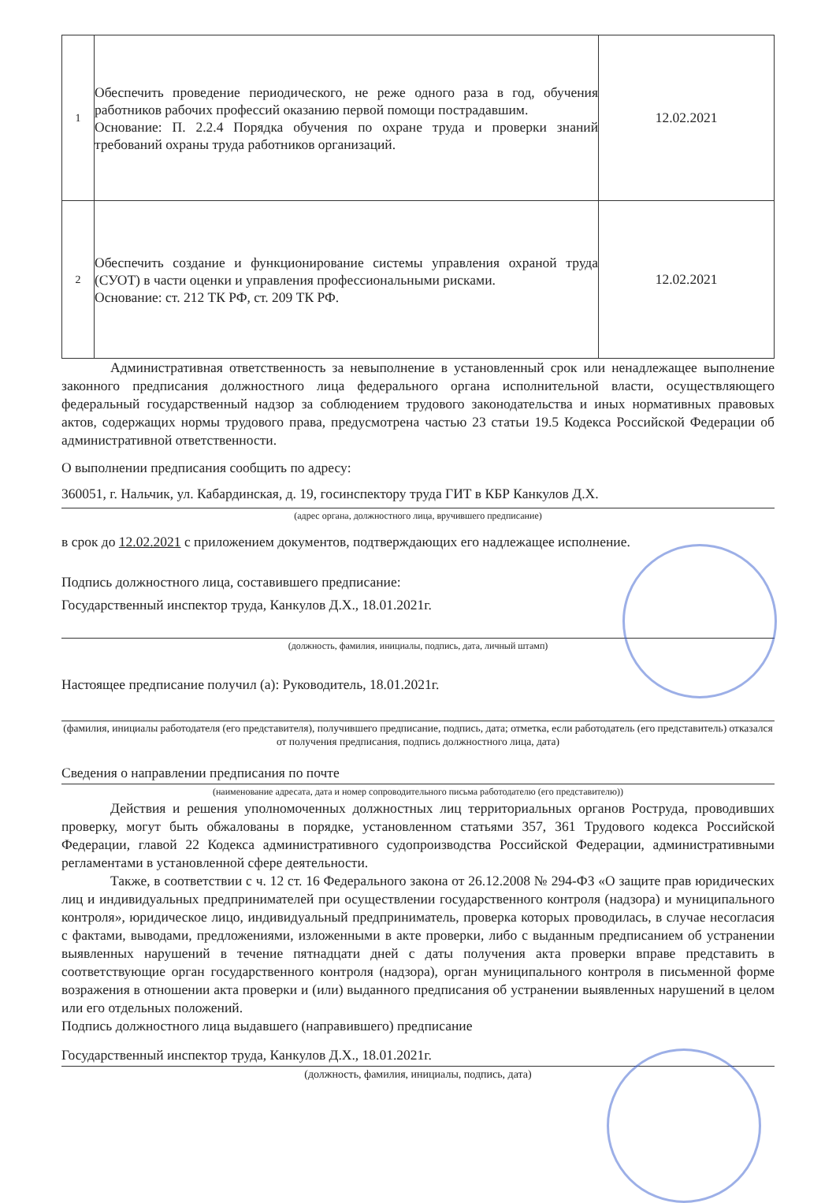| 1 | Обеспечить проведение периодического, не реже одного раза в год, обучения работников рабочих профессий оказанию первой помощи пострадавшим. Основание: П. 2.2.4 Порядка обучения по охране труда и проверки знаний требований охраны труда работников организаций. | 12.02.2021 |
| 2 | Обеспечить создание и функционирование системы управления охраной труда (СУОТ) в части оценки и управления профессиональными рисками. Основание: ст. 212 ТК РФ, ст. 209 ТК РФ. | 12.02.2021 |
Административная ответственность за невыполнение в установленный срок или ненадлежащее выполнение законного предписания должностного лица федерального органа исполнительной власти, осуществляющего федеральный государственный надзор за соблюдением трудового законодательства и иных нормативных правовых актов, содержащих нормы трудового права, предусмотрена частью 23 статьи 19.5 Кодекса Российской Федерации об административной ответственности.
О выполнении предписания сообщить по адресу:
360051, г. Нальчик, ул. Кабардинская, д. 19, госинспектору труда ГИТ в КБР Канкулов Д.Х.
(адрес органа, должностного лица, вручившего предписание)
в срок до 12.02.2021 с приложением документов, подтверждающих его надлежащее исполнение.
Подпись должностного лица, составившего предписание:
Государственный инспектор труда, Канкулов Д.Х., 18.01.2021г.
(должность, фамилия, инициалы, подпись, дата, личный штамп)
Настоящее предписание получил (а): Руководитель, 18.01.2021г.
(фамилия, инициалы работодателя (его представителя), получившего предписание, подпись, дата; отметка, если работодатель (его представитель) отказался от получения предписания, подпись должностного лица, дата)
Сведения о направлении предписания по почте
(наименование адресата, дата и номер сопроводительного письма работодателю (его представителю))
Действия и решения уполномоченных должностных лиц территориальных органов Роструда, проводивших проверку, могут быть обжалованы в порядке, установленном статьями 357, 361 Трудового кодекса Российской Федерации, главой 22 Кодекса административного судопроизводства Российской Федерации, административными регламентами в установленной сфере деятельности.
Также, в соответствии с ч. 12 ст. 16 Федерального закона от 26.12.2008 № 294-ФЗ «О защите прав юридических лиц и индивидуальных предпринимателей при осуществлении государственного контроля (надзора) и муниципального контроля», юридическое лицо, индивидуальный предприниматель, проверка которых проводилась, в случае несогласия с фактами, выводами, предложениями, изложенными в акте проверки, либо с выданным предписанием об устранении выявленных нарушений в течение пятнадцати дней с даты получения акта проверки вправе представить в соответствующие орган государственного контроля (надзора), орган муниципального контроля в письменной форме возражения в отношении акта проверки и (или) выданного предписания об устранении выявленных нарушений в целом или его отдельных положений.
Подпись должностного лица выдавшего (направившего) предписание
Государственный инспектор труда, Канкулов Д.Х., 18.01.2021г.
(должность, фамилия, инициалы, подпись, дата)